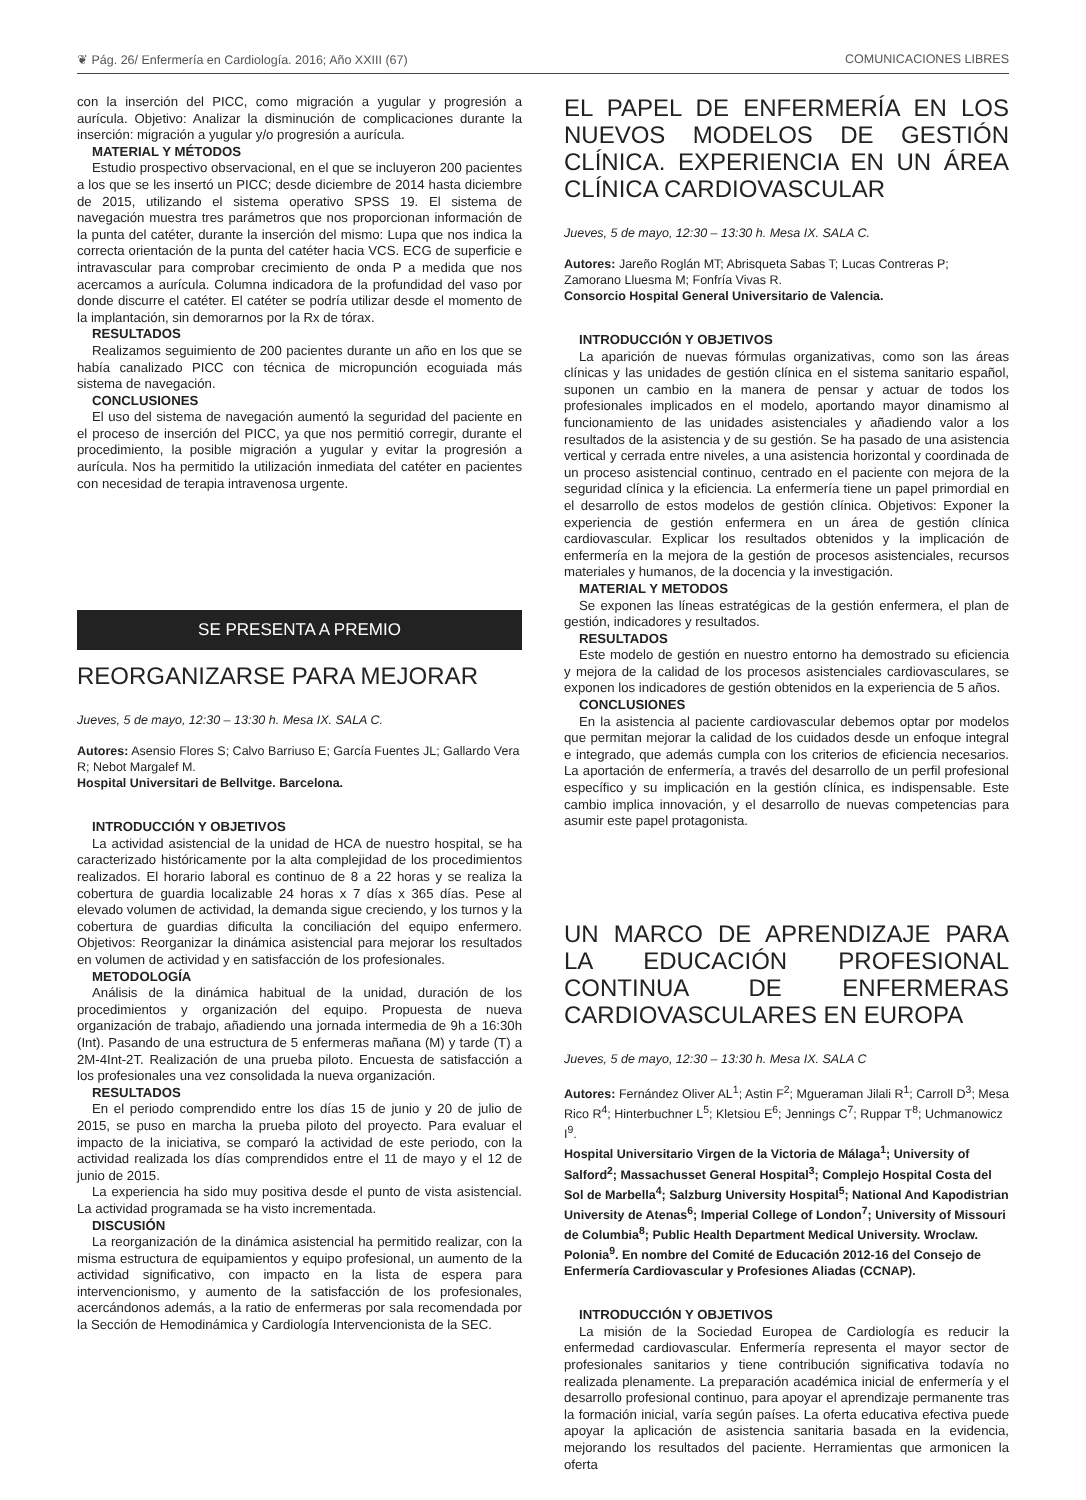❦ Pág. 26/ Enfermería en Cardiología. 2016; Año XXIII (67) COMUNICACIONES LIBRES
con la inserción del PICC, como migración a yugular y progresión a aurícula. Objetivo: Analizar la disminución de complicaciones durante la inserción: migración a yugular y/o progresión a aurícula.
MATERIAL Y MÉTODOS
Estudio prospectivo observacional, en el que se incluyeron 200 pacientes a los que se les insertó un PICC; desde diciembre de 2014 hasta diciembre de 2015, utilizando el sistema operativo SPSS 19. El sistema de navegación muestra tres parámetros que nos proporcionan información de la punta del catéter, durante la inserción del mismo: Lupa que nos indica la correcta orientación de la punta del catéter hacia VCS. ECG de superficie e intravascular para comprobar crecimiento de onda P a medida que nos acercamos a aurícula. Columna indicadora de la profundidad del vaso por donde discurre el catéter. El catéter se podría utilizar desde el momento de la implantación, sin demorarnos por la Rx de tórax.
RESULTADOS
Realizamos seguimiento de 200 pacientes durante un año en los que se había canalizado PICC con técnica de micropunción ecoguiada más sistema de navegación.
CONCLUSIONES
El uso del sistema de navegación aumentó la seguridad del paciente en el proceso de inserción del PICC, ya que nos permitió corregir, durante el procedimiento, la posible migración a yugular y evitar la progresión a aurícula. Nos ha permitido la utilización inmediata del catéter en pacientes con necesidad de terapia intravenosa urgente.
SE PRESENTA A PREMIO
REORGANIZARSE PARA MEJORAR
Jueves, 5 de mayo, 12:30 – 13:30 h. Mesa IX. SALA C.
Autores: Asensio Flores S; Calvo Barriuso E; García Fuentes JL; Gallardo Vera R; Nebot Margalef M.
Hospital Universitari de Bellvitge. Barcelona.
INTRODUCCIÓN Y OBJETIVOS
La actividad asistencial de la unidad de HCA de nuestro hospital, se ha caracterizado históricamente por la alta complejidad de los procedimientos realizados. El horario laboral es continuo de 8 a 22 horas y se realiza la cobertura de guardia localizable 24 horas x 7 días x 365 días. Pese al elevado volumen de actividad, la demanda sigue creciendo, y los turnos y la cobertura de guardias dificulta la conciliación del equipo enfermero. Objetivos: Reorganizar la dinámica asistencial para mejorar los resultados en volumen de actividad y en satisfacción de los profesionales.
METODOLOGÍA
Análisis de la dinámica habitual de la unidad, duración de los procedimientos y organización del equipo. Propuesta de nueva organización de trabajo, añadiendo una jornada intermedia de 9h a 16:30h (Int). Pasando de una estructura de 5 enfermeras mañana (M) y tarde (T) a 2M-4Int-2T. Realización de una prueba piloto. Encuesta de satisfacción a los profesionales una vez consolidada la nueva organización.
RESULTADOS
En el periodo comprendido entre los días 15 de junio y 20 de julio de 2015, se puso en marcha la prueba piloto del proyecto. Para evaluar el impacto de la iniciativa, se comparó la actividad de este periodo, con la actividad realizada los días comprendidos entre el 11 de mayo y el 12 de junio de 2015.
La experiencia ha sido muy positiva desde el punto de vista asistencial. La actividad programada se ha visto incrementada.
DISCUSIÓN
La reorganización de la dinámica asistencial ha permitido realizar, con la misma estructura de equipamientos y equipo profesional, un aumento de la actividad significativo, con impacto en la lista de espera para intervencionismo, y aumento de la satisfacción de los profesionales, acercándonos además, a la ratio de enfermeras por sala recomendada por la Sección de Hemodinámica y Cardiología Intervencionista de la SEC.
EL PAPEL DE ENFERMERÍA EN LOS NUEVOS MODELOS DE GESTIÓN CLÍNICA. EXPERIENCIA EN UN ÁREA CLÍNICA CARDIOVASCULAR
Jueves, 5 de mayo, 12:30 – 13:30 h. Mesa IX. SALA C.
Autores: Jareño Roglán MT; Abrisqueta Sabas T; Lucas Contreras P; Zamorano Lluesma M; Fonfría Vivas R.
Consorcio Hospital General Universitario de Valencia.
INTRODUCCIÓN Y OBJETIVOS
La aparición de nuevas fórmulas organizativas, como son las áreas clínicas y las unidades de gestión clínica en el sistema sanitario español, suponen un cambio en la manera de pensar y actuar de todos los profesionales implicados en el modelo, aportando mayor dinamismo al funcionamiento de las unidades asistenciales y añadiendo valor a los resultados de la asistencia y de su gestión. Se ha pasado de una asistencia vertical y cerrada entre niveles, a una asistencia horizontal y coordinada de un proceso asistencial continuo, centrado en el paciente con mejora de la seguridad clínica y la eficiencia. La enfermería tiene un papel primordial en el desarrollo de estos modelos de gestión clínica. Objetivos: Exponer la experiencia de gestión enfermera en un área de gestión clínica cardiovascular. Explicar los resultados obtenidos y la implicación de enfermería en la mejora de la gestión de procesos asistenciales, recursos materiales y humanos, de la docencia y la investigación.
MATERIAL Y METODOS
Se exponen las líneas estratégicas de la gestión enfermera, el plan de gestión, indicadores y resultados.
RESULTADOS
Este modelo de gestión en nuestro entorno ha demostrado su eficiencia y mejora de la calidad de los procesos asistenciales cardiovasculares, se exponen los indicadores de gestión obtenidos en la experiencia de 5 años.
CONCLUSIONES
En la asistencia al paciente cardiovascular debemos optar por modelos que permitan mejorar la calidad de los cuidados desde un enfoque integral e integrado, que además cumpla con los criterios de eficiencia necesarios. La aportación de enfermería, a través del desarrollo de un perfil profesional específico y su implicación en la gestión clínica, es indispensable. Este cambio implica innovación, y el desarrollo de nuevas competencias para asumir este papel protagonista.
UN MARCO DE APRENDIZAJE PARA LA EDUCACIÓN PROFESIONAL CONTINUA DE ENFERMERAS CARDIOVASCULARES EN EUROPA
Jueves, 5 de mayo, 12:30 – 13:30 h. Mesa IX. SALA C
Autores: Fernández Oliver AL<sup>1</sup>; Astin F<sup>2</sup>; Mgueraman Jilali R<sup>1</sup>; Carroll D<sup>3</sup>; Mesa Rico R<sup>4</sup>; Hinterbuchner L<sup>5</sup>; Kletsiou E<sup>6</sup>; Jennings C<sup>7</sup>; Ruppar T<sup>8</sup>; Uchmanowicz I<sup>9</sup>.
Hospital Universitario Virgen de la Victoria de Málaga<sup>1</sup>; University of Salford<sup>2</sup>; Massachusset General Hospital<sup>3</sup>; Complejo Hospital Costa del Sol de Marbella<sup>4</sup>; Salzburg University Hospital<sup>5</sup>; National And Kapodistrian University de Atenas<sup>6</sup>; Imperial College of London<sup>7</sup>; University of Missouri de Columbia<sup>8</sup>; Public Health Department Medical University. Wroclaw. Polonia<sup>9</sup>. En nombre del Comité de Educación 2012-16 del Consejo de Enfermería Cardiovascular y Profesiones Aliadas (CCNAP).
INTRODUCCIÓN Y OBJETIVOS
La misión de la Sociedad Europea de Cardiología es reducir la enfermedad cardiovascular. Enfermería representa el mayor sector de profesionales sanitarios y tiene contribución significativa todavía no realizada plenamente. La preparación académica inicial de enfermería y el desarrollo profesional continuo, para apoyar el aprendizaje permanente tras la formación inicial, varía según países. La oferta educativa efectiva puede apoyar la aplicación de asistencia sanitaria basada en la evidencia, mejorando los resultados del paciente. Herramientas que armonicen la oferta